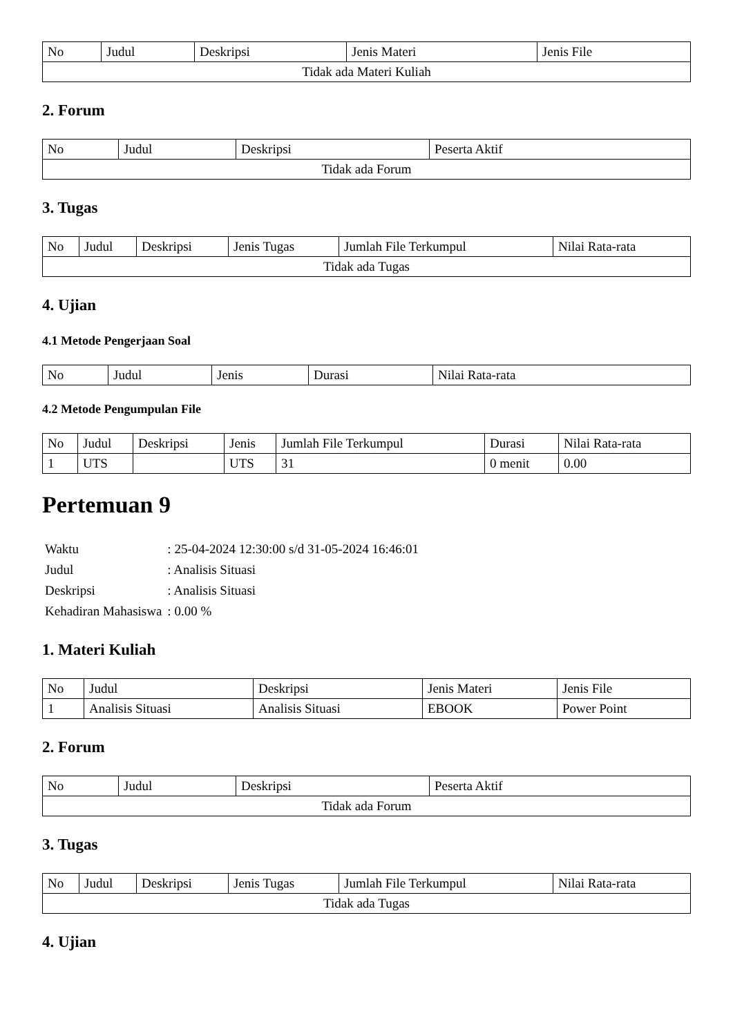| No | Judul | Deskripsi | Jenis Materi | Jenis File |
| --- | --- | --- | --- | --- |
| Tidak ada Materi Kuliah | | | | |
2. Forum
| No | Judul | Deskripsi | Peserta Aktif |
| --- | --- | --- | --- |
| Tidak ada Forum | | | |
3. Tugas
| No | Judul | Deskripsi | Jenis Tugas | Jumlah File Terkumpul | Nilai Rata-rata |
| --- | --- | --- | --- | --- | --- |
| Tidak ada Tugas | | | | | |
4. Ujian
4.1 Metode Pengerjaan Soal
| No | Judul | Jenis | Durasi | Nilai Rata-rata |
| --- | --- | --- | --- | --- |
4.2 Metode Pengumpulan File
| No | Judul | Deskripsi | Jenis | Jumlah File Terkumpul | Durasi | Nilai Rata-rata |
| --- | --- | --- | --- | --- | --- | --- |
| 1 | UTS | | UTS | 31 | 0 menit | 0.00 |
Pertemuan 9
| Waktu | : 25-04-2024 12:30:00 s/d 31-05-2024 16:46:01 |
| Judul | : Analisis Situasi |
| Deskripsi | : Analisis Situasi |
| Kehadiran Mahasiswa | : 0.00 % |
1. Materi Kuliah
| No | Judul | Deskripsi | Jenis Materi | Jenis File |
| --- | --- | --- | --- | --- |
| 1 | Analisis Situasi | Analisis Situasi | EBOOK | Power Point |
2. Forum
| No | Judul | Deskripsi | Peserta Aktif |
| --- | --- | --- | --- |
| Tidak ada Forum | | | |
3. Tugas
| No | Judul | Deskripsi | Jenis Tugas | Jumlah File Terkumpul | Nilai Rata-rata |
| --- | --- | --- | --- | --- | --- |
| Tidak ada Tugas | | | | | |
4. Ujian